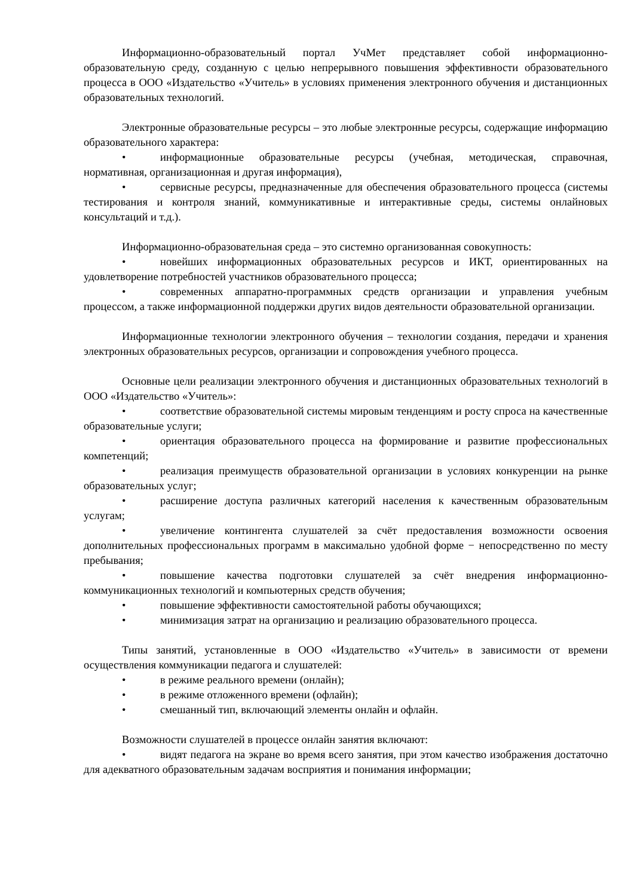Информационно-образовательный портал УчМет представляет собой информационно-образовательную среду, созданную с целью непрерывного повышения эффективности образовательного процесса в ООО «Издательство «Учитель» в условиях применения электронного обучения и дистанционных образовательных технологий.
Электронные образовательные ресурсы – это любые электронные ресурсы, содержащие информацию образовательного характера:
• информационные образовательные ресурсы (учебная, методическая, справочная, нормативная, организационная и другая информация),
• сервисные ресурсы, предназначенные для обеспечения образовательного процесса (системы тестирования и контроля знаний, коммуникативные и интерактивные среды, системы онлайновых консультаций и т.д.).
Информационно-образовательная среда – это системно организованная совокупность:
• новейших информационных образовательных ресурсов и ИКТ, ориентированных на удовлетворение потребностей участников образовательного процесса;
• современных аппаратно-программных средств организации и управления учебным процессом, а также информационной поддержки других видов деятельности образовательной организации.
Информационные технологии электронного обучения – технологии создания, передачи и хранения электронных образовательных ресурсов, организации и сопровождения учебного процесса.
Основные цели реализации электронного обучения и дистанционных образовательных технологий в ООО «Издательство «Учитель»:
• соответствие образовательной системы мировым тенденциям и росту спроса на качественные образовательные услуги;
• ориентация образовательного процесса на формирование и развитие профессиональных компетенций;
• реализация преимуществ образовательной организации в условиях конкуренции на рынке образовательных услуг;
• расширение доступа различных категорий населения к качественным образовательным услугам;
• увеличение контингента слушателей за счёт предоставления возможности освоения дополнительных профессиональных программ в максимально удобной форме − непосредственно по месту пребывания;
• повышение качества подготовки слушателей за счёт внедрения информационно-коммуникационных технологий и компьютерных средств обучения;
• повышение эффективности самостоятельной работы обучающихся;
• минимизация затрат на организацию и реализацию образовательного процесса.
Типы занятий, установленные в ООО «Издательство «Учитель» в зависимости от времени осуществления коммуникации педагога и слушателей:
• в режиме реального времени (онлайн);
• в режиме отложенного времени (офлайн);
• смешанный тип, включающий элементы онлайн и офлайн.
Возможности слушателей в процессе онлайн занятия включают:
• видят педагога на экране во время всего занятия, при этом качество изображения достаточно для адекватного образовательным задачам восприятия и понимания информации;